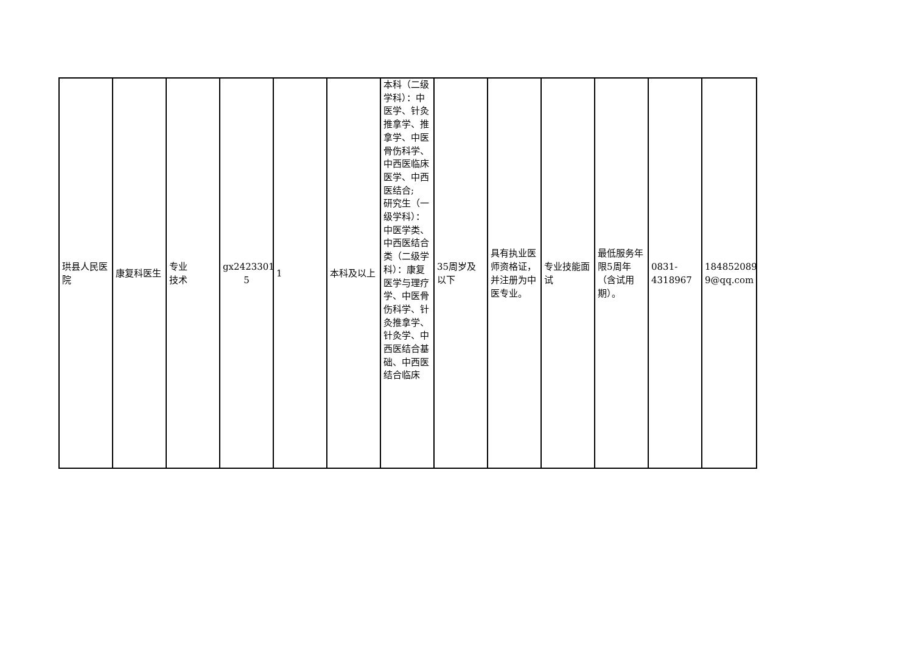| 珙县人民医院 | 康复科医生 | 专业 技术 | gx2423301 5 | 1 | 本科及以上 | 本科（二级学科）：中医学、针灸推拿学、推拿学、中医骨伤科学、中西医临床医学、中西医结合; 研究生（一级学科）：中医学类、中西医结合类（二级学科）：康复医学与理疗学、中医骨伤科学、针灸推拿学、针灸学、中西医结合基础、中西医结合临床 | 35周岁及以下 | 具有执业医师资格证，并注册为中医专业。 | 专业技能面试 | 最低服务年限5周年（含试用期）。 | 0831-4318967 | 184852089 9@qq.com |